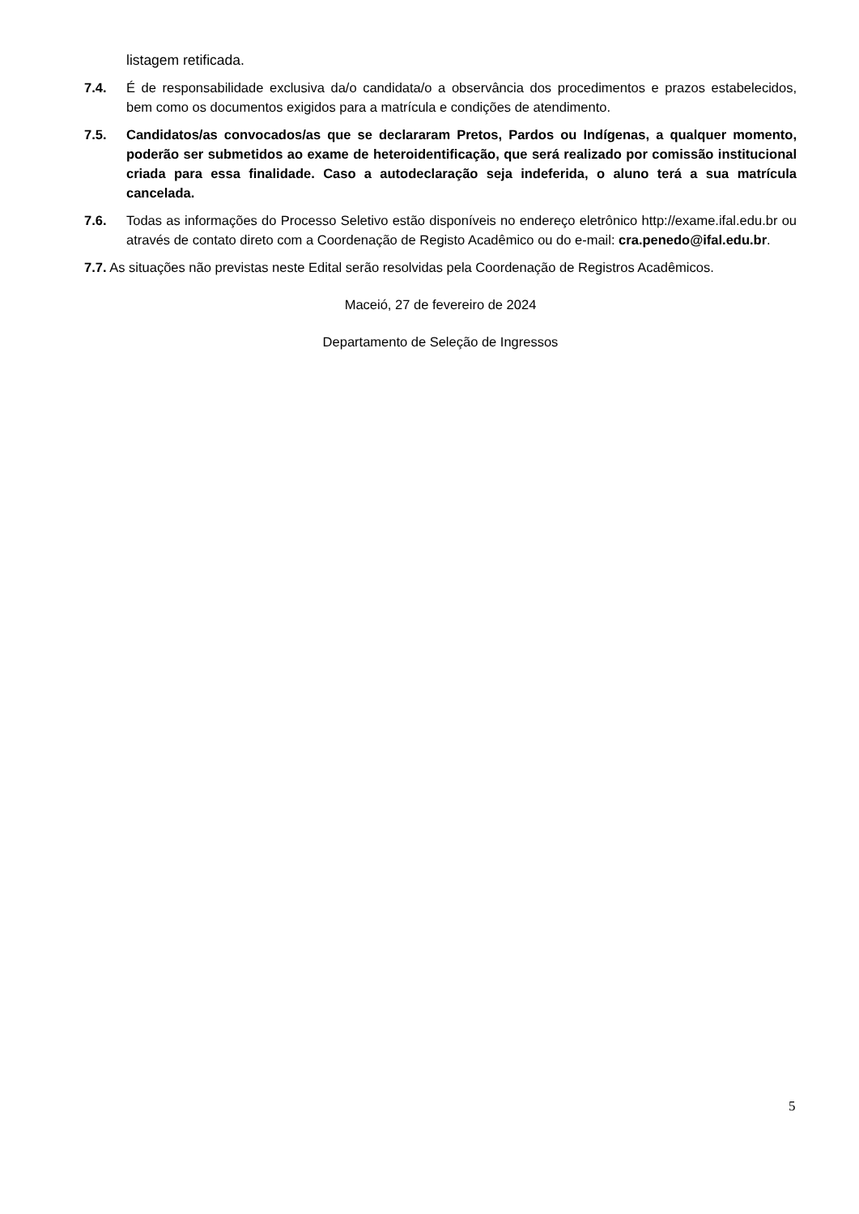listagem retificada.
7.4. É de responsabilidade exclusiva da/o candidata/o a observância dos procedimentos e prazos estabelecidos, bem como os documentos exigidos para a matrícula e condições de atendimento.
7.5. Candidatos/as convocados/as que se declararam Pretos, Pardos ou Indígenas, a qualquer momento, poderão ser submetidos ao exame de heteroidentificação, que será realizado por comissão institucional criada para essa finalidade. Caso a autodeclaração seja indeferida, o aluno terá a sua matrícula cancelada.
7.6. Todas as informações do Processo Seletivo estão disponíveis no endereço eletrônico http://exame.ifal.edu.br ou através de contato direto com a Coordenação de Registo Acadêmico ou do e-mail: cra.penedo@ifal.edu.br.
7.7. As situações não previstas neste Edital serão resolvidas pela Coordenação de Registros Acadêmicos.
Maceió, 27 de fevereiro de 2024
Departamento de Seleção de Ingressos
5